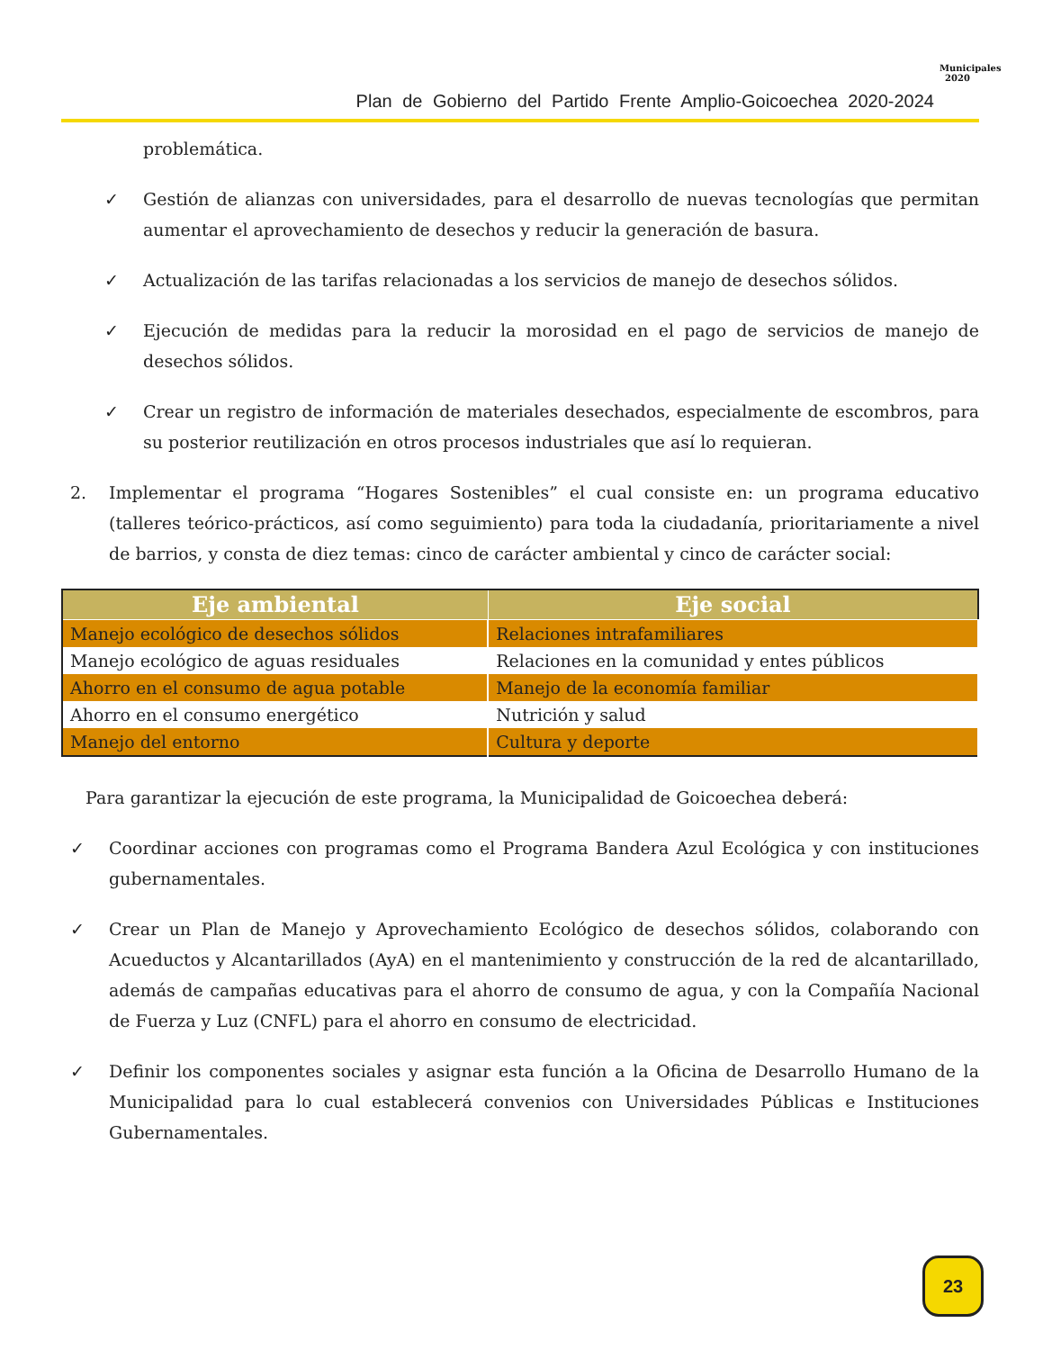Plan de Gobierno del Partido Frente Amplio-Goicoechea 2020-2024
Municipales
2020
problemática.
✓ Gestión de alianzas con universidades, para el desarrollo de nuevas tecnologías que permitan aumentar el aprovechamiento de desechos y reducir la generación de basura.
✓ Actualización de las tarifas relacionadas a los servicios de manejo de desechos sólidos.
✓ Ejecución de medidas para la reducir la morosidad en el pago de servicios de manejo de desechos sólidos.
✓ Crear un registro de información de materiales desechados, especialmente de escombros, para su posterior reutilización en otros procesos industriales que así lo requieran.
2. Implementar el programa “Hogares Sostenibles” el cual consiste en: un programa educativo (talleres teórico-prácticos, así como seguimiento) para toda la ciudadanía, prioritariamente a nivel de barrios, y consta de diez temas: cinco de carácter ambiental y cinco de carácter social:
| Eje ambiental | Eje social |
| --- | --- |
| Manejo ecológico de desechos sólidos | Relaciones intrafamiliares |
| Manejo ecológico de aguas residuales | Relaciones en la comunidad y entes públicos |
| Ahorro en el consumo de agua potable | Manejo de la economía familiar |
| Ahorro en el consumo energético | Nutrición y salud |
| Manejo del entorno | Cultura y deporte |
Para garantizar la ejecución de este programa, la Municipalidad de Goicoechea deberá:
✓ Coordinar acciones con programas como el Programa Bandera Azul Ecológica y con instituciones gubernamentales.
✓ Crear un Plan de Manejo y Aprovechamiento Ecológico de desechos sólidos, colaborando con Acueductos y Alcantarillados (AyA) en el mantenimiento y construcción de la red de alcantarillado, además de campañas educativas para el ahorro de consumo de agua, y con la Compañía Nacional de Fuerza y Luz (CNFL) para el ahorro en consumo de electricidad.
✓ Definir los componentes sociales y asignar esta función a la Oficina de Desarrollo Humano de la Municipalidad para lo cual establecerá convenios con Universidades Públicas e Instituciones Gubernamentales.
23